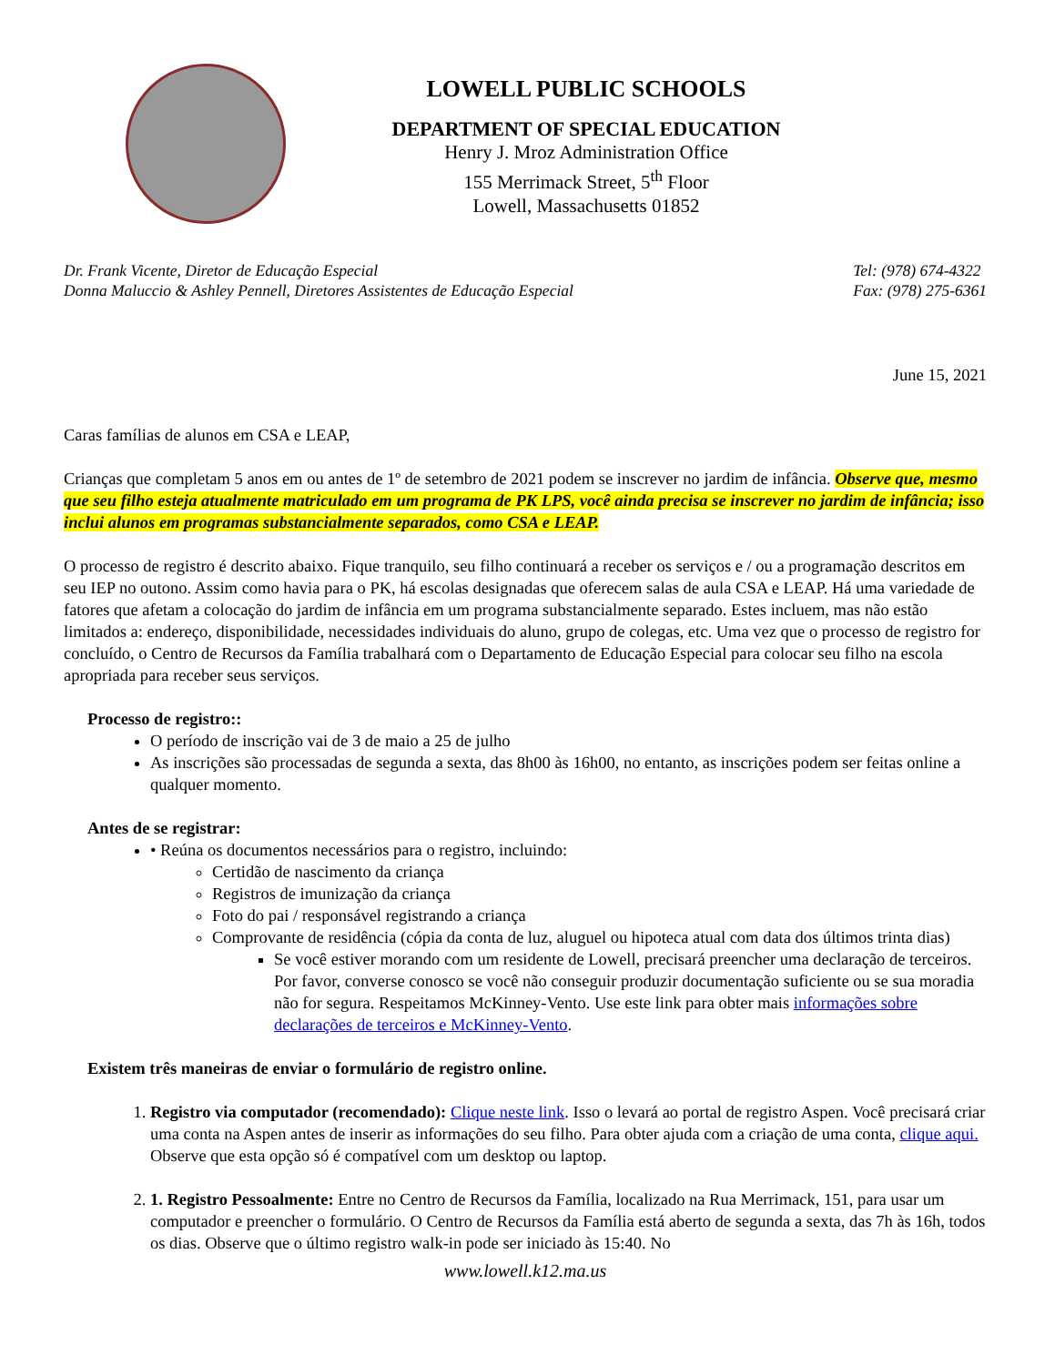LOWELL PUBLIC SCHOOLS
DEPARTMENT OF SPECIAL EDUCATION
Henry J. Mroz Administration Office
155 Merrimack Street, 5<sup>th</sup> Floor
Lowell, Massachusetts 01852
Dr. Frank Vicente, Diretor de Educação Especial
Donna Maluccio & Ashley Pennell, Diretores Assistentes de Educação Especial
Tel: (978) 674-4322
Fax: (978) 275-6361
June 15, 2021
Caras famílias de alunos em CSA e LEAP,
Crianças que completam 5 anos em ou antes de 1º de setembro de 2021 podem se inscrever no jardim de infância. Observe que, mesmo que seu filho esteja atualmente matriculado em um programa de PK LPS, você ainda precisa se inscrever no jardim de infância; isso inclui alunos em programas substancialmente separados, como CSA e LEAP.
O processo de registro é descrito abaixo. Fique tranquilo, seu filho continuará a receber os serviços e / ou a programação descritos em seu IEP no outono. Assim como havia para o PK, há escolas designadas que oferecem salas de aula CSA e LEAP. Há uma variedade de fatores que afetam a colocação do jardim de infância em um programa substancialmente separado. Estes incluem, mas não estão limitados a: endereço, disponibilidade, necessidades individuais do aluno, grupo de colegas, etc. Uma vez que o processo de registro for concluído, o Centro de Recursos da Família trabalhará com o Departamento de Educação Especial para colocar seu filho na escola apropriada para receber seus serviços.
Processo de registro::
O período de inscrição vai de 3 de maio a 25 de julho
As inscrições são processadas de segunda a sexta, das 8h00 às 16h00, no entanto, as inscrições podem ser feitas online a qualquer momento.
Antes de se registrar:
• Reúna os documentos necessários para o registro, incluindo:
Certidão de nascimento da criança
Registros de imunização da criança
Foto do pai / responsável registrando a criança
Comprovante de residência (cópia da conta de luz, aluguel ou hipoteca atual com data dos últimos trinta dias)
Se você estiver morando com um residente de Lowell, precisará preencher uma declaração de terceiros. Por favor, converse conosco se você não conseguir produzir documentação suficiente ou se sua moradia não for segura. Respeitamos McKinney-Vento. Use este link para obter mais informações sobre declarações de terceiros e McKinney-Vento.
Existem três maneiras de enviar o formulário de registro online.
1. Registro via computador (recomendado): Clique neste link. Isso o levará ao portal de registro Aspen. Você precisará criar uma conta na Aspen antes de inserir as informações do seu filho. Para obter ajuda com a criação de uma conta, clique aqui. Observe que esta opção só é compatível com um desktop ou laptop.
2. 1. Registro Pessoalmente: Entre no Centro de Recursos da Família, localizado na Rua Merrimack, 151, para usar um computador e preencher o formulário. O Centro de Recursos da Família está aberto de segunda a sexta, das 7h às 16h, todos os dias. Observe que o último registro walk-in pode ser iniciado às 15:40. No
www.lowell.k12.ma.us